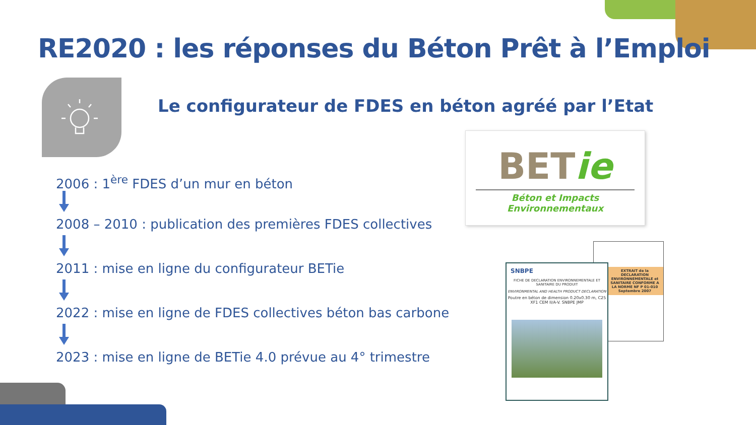RE2020 : les réponses du Béton Prêt à l’Emploi
Le configurateur de FDES en béton agréé par l’Etat
2006 : 1<sup>ère</sup> FDES d’un mur en béton
2008 – 2010 : publication des premières FDES collectives
2011 : mise en ligne du configurateur BETie
2022 : mise en ligne de FDES collectives béton bas carbone
2023 : mise en ligne de BETie 4.0 prévue au 4° trimestre
BETie
Béton et Impacts Environnementaux
EXTRAIT de la DECLARATION ENVIRONNEMENTALE et SANITAIRE CONFORME A LA NORME NF P 01-010
Septembre 2007
SNBPE
FICHE DE DECLARATION ENVIRONNEMENTALE ET SANITAIRE DU PRODUIT
ENVIRONMENTAL AND HEALTH PRODUCT DECLARATION
Poutre en béton de dimension 0.20x0.30 m, C25 XF1 CEM II/A-V. SNBPE JMP